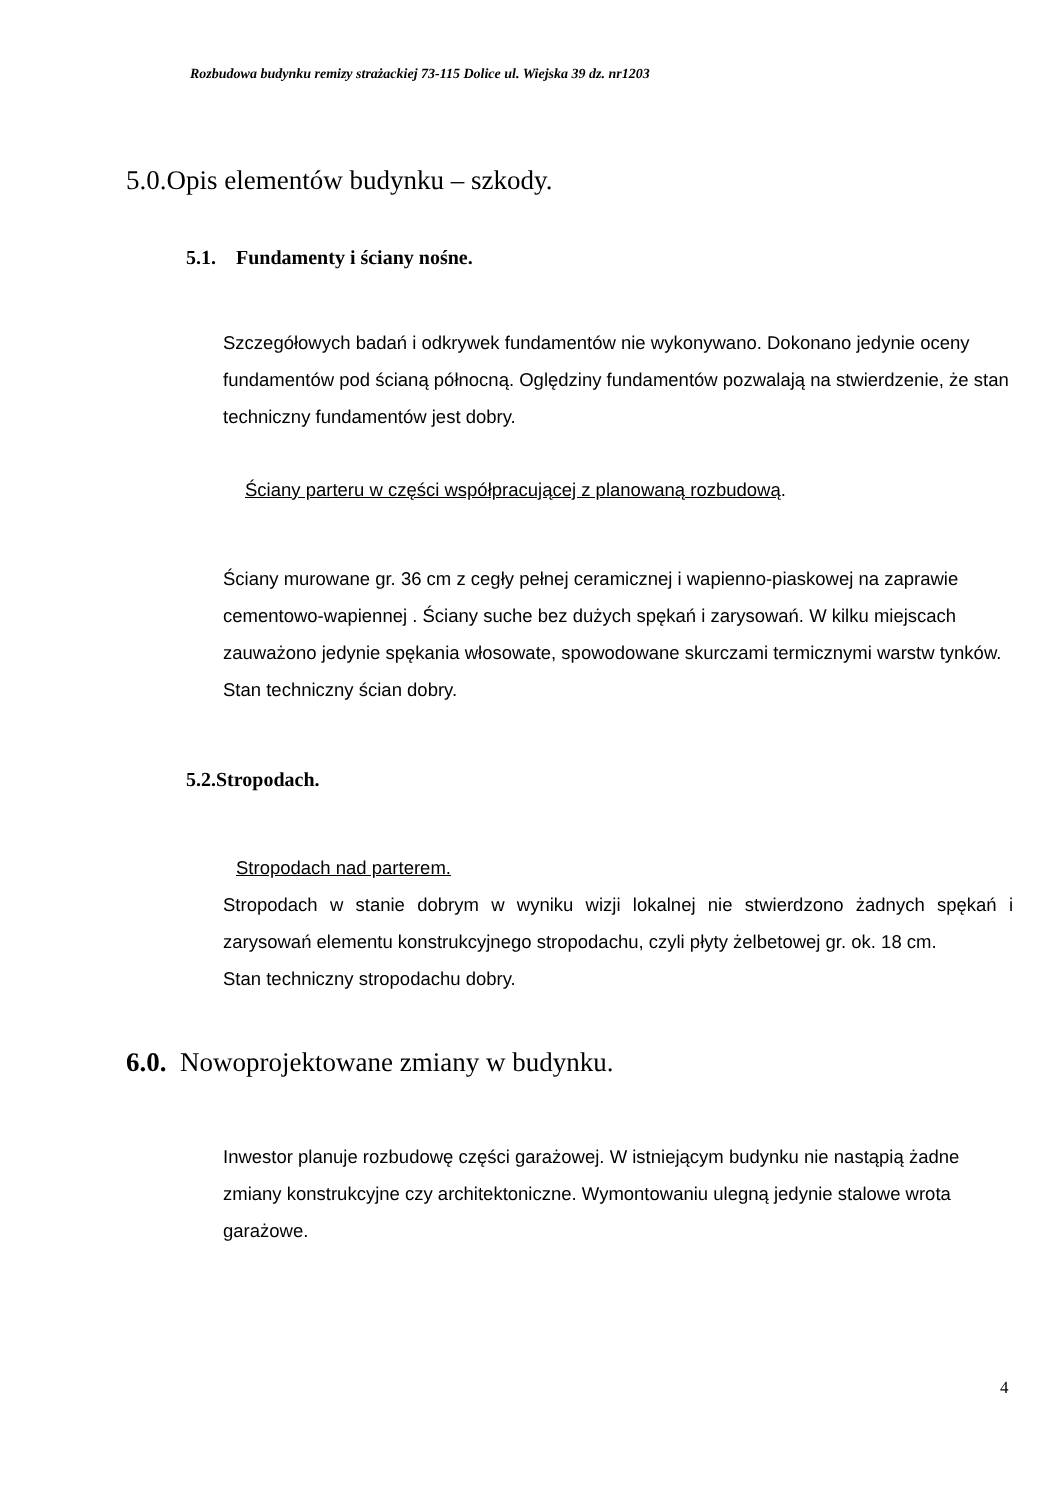Rozbudowa budynku remizy strażackiej 73-115 Dolice ul. Wiejska 39 dz. nr1203
5.0.Opis elementów budynku – szkody.
5.1. Fundamenty i ściany nośne.
Szczegółowych badań i odkrywek fundamentów nie wykonywano. Dokonano jedynie oceny fundamentów pod ścianą północną. Oględziny fundamentów pozwalają na stwierdzenie, że stan techniczny fundamentów jest dobry.
Ściany parteru w części współpracującej z planowaną rozbudową.
Ściany murowane gr. 36 cm z cegły pełnej ceramicznej i wapienno-piaskowej na zaprawie cementowo-wapiennej . Ściany suche bez dużych spękań i zarysowań. W kilku miejscach zauważono jedynie spękania włosowate, spowodowane skurczami termicznymi warstw tynków.
Stan techniczny ścian dobry.
5.2.Stropodach.
Stropodach nad parterem.
Stropodach w stanie dobrym w wyniku wizji lokalnej nie stwierdzono żadnych spękań i zarysowań elementu konstrukcyjnego stropodachu, czyli płyty żelbetowej gr. ok. 18 cm.
Stan techniczny stropodachu dobry.
6.0. Nowoprojektowane zmiany w budynku.
Inwestor planuje rozbudowę części garażowej. W istniejącym budynku nie nastąpią żadne zmiany konstrukcyjne czy architektoniczne. Wymontowaniu ulegną jedynie stalowe wrota garażowe.
4